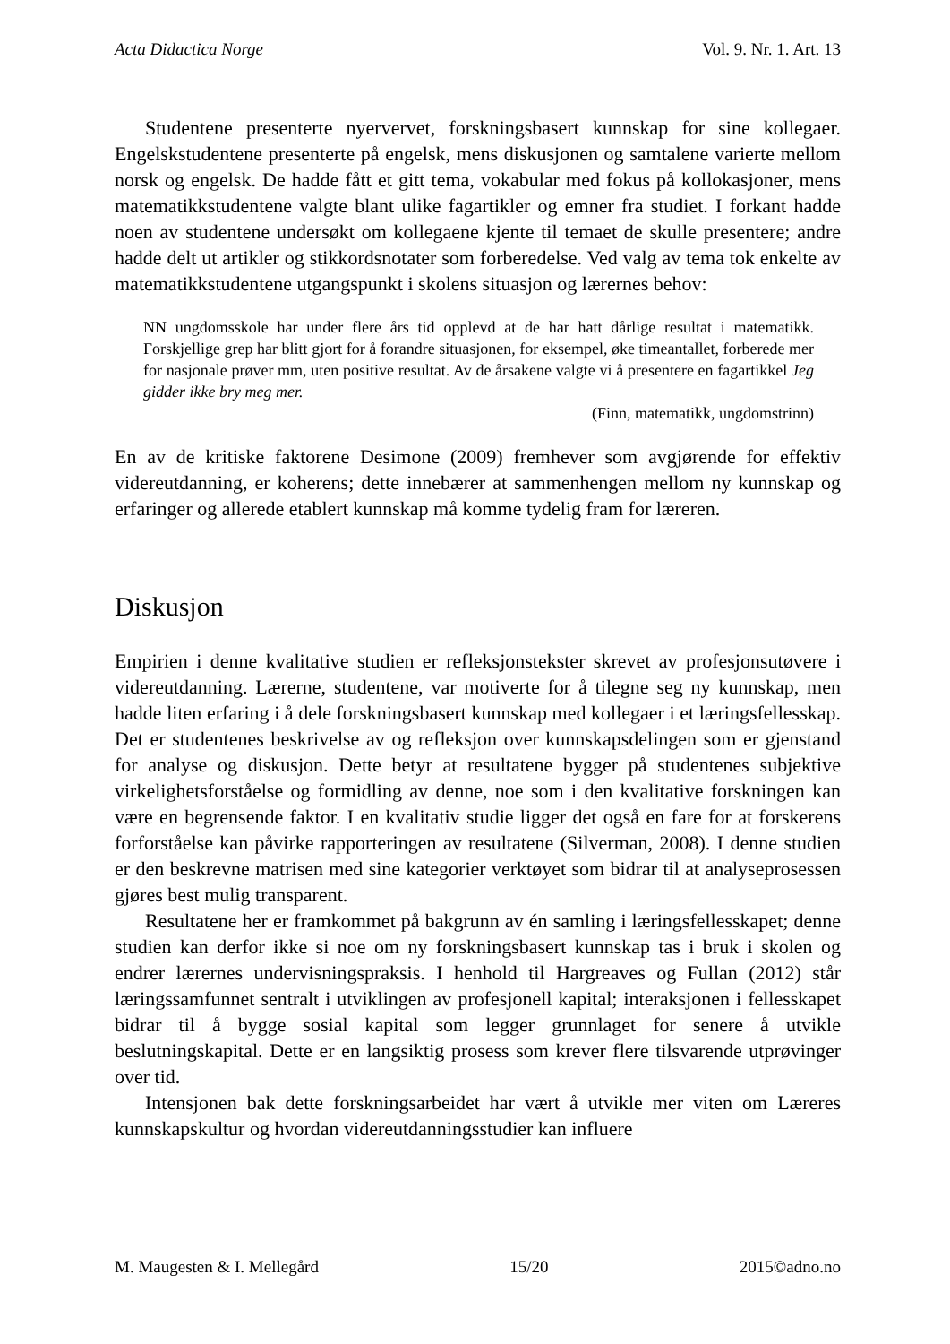Acta Didactica Norge Vol. 9. Nr. 1. Art. 13
Studentene presenterte nyervervet, forskningsbasert kunnskap for sine kollegaer. Engelskstudentene presenterte på engelsk, mens diskusjonen og samtalene varierte mellom norsk og engelsk. De hadde fått et gitt tema, vokabular med fokus på kollokasjoner, mens matematikkstudentene valgte blant ulike fagartikler og emner fra studiet. I forkant hadde noen av studentene undersøkt om kollegaene kjente til temaet de skulle presentere; andre hadde delt ut artikler og stikkordsnotater som forberedelse. Ved valg av tema tok enkelte av matematikkstudentene utgangspunkt i skolens situasjon og lærernes behov:
NN ungdomsskole har under flere års tid opplevd at de har hatt dårlige resultat i matematikk. Forskjellige grep har blitt gjort for å forandre situasjonen, for eksempel, øke timeantallet, forberede mer for nasjonale prøver mm, uten positive resultat. Av de årsakene valgte vi å presentere en fagartikkel Jeg gidder ikke bry meg mer.
(Finn, matematikk, ungdomstrinn)
En av de kritiske faktorene Desimone (2009) fremhever som avgjørende for effektiv videreutdanning, er koherens; dette innebærer at sammenhengen mellom ny kunnskap og erfaringer og allerede etablert kunnskap må komme tydelig fram for læreren.
Diskusjon
Empirien i denne kvalitative studien er refleksjonstekster skrevet av profesjonsutøvere i videreutdanning. Lærerne, studentene, var motiverte for å tilegne seg ny kunnskap, men hadde liten erfaring i å dele forskningsbasert kunnskap med kollegaer i et læringsfellesskap. Det er studentenes beskrivelse av og refleksjon over kunnskapsdelingen som er gjenstand for analyse og diskusjon. Dette betyr at resultatene bygger på studentenes subjektive virkelighetsforståelse og formidling av denne, noe som i den kvalitative forskningen kan være en begrensende faktor. I en kvalitativ studie ligger det også en fare for at forskerens forforståelse kan påvirke rapporteringen av resultatene (Silverman, 2008). I denne studien er den beskrevne matrisen med sine kategorier verktøyet som bidrar til at analyseprosessen gjøres best mulig transparent.
Resultatene her er framkommet på bakgrunn av én samling i læringsfellesskapet; denne studien kan derfor ikke si noe om ny forskningsbasert kunnskap tas i bruk i skolen og endrer lærernes undervisningspraksis. I henhold til Hargreaves og Fullan (2012) står læringssamfunnet sentralt i utviklingen av profesjonell kapital; interaksjonen i fellesskapet bidrar til å bygge sosial kapital som legger grunnlaget for senere å utvikle beslutningskapital. Dette er en langsiktig prosess som krever flere tilsvarende utprøvinger over tid.
Intensjonen bak dette forskningsarbeidet har vært å utvikle mer viten om Læreres kunnskapskultur og hvordan videreutdanningsstudier kan influere
M. Maugesten & I. Mellegård 15/20 2015©adno.no